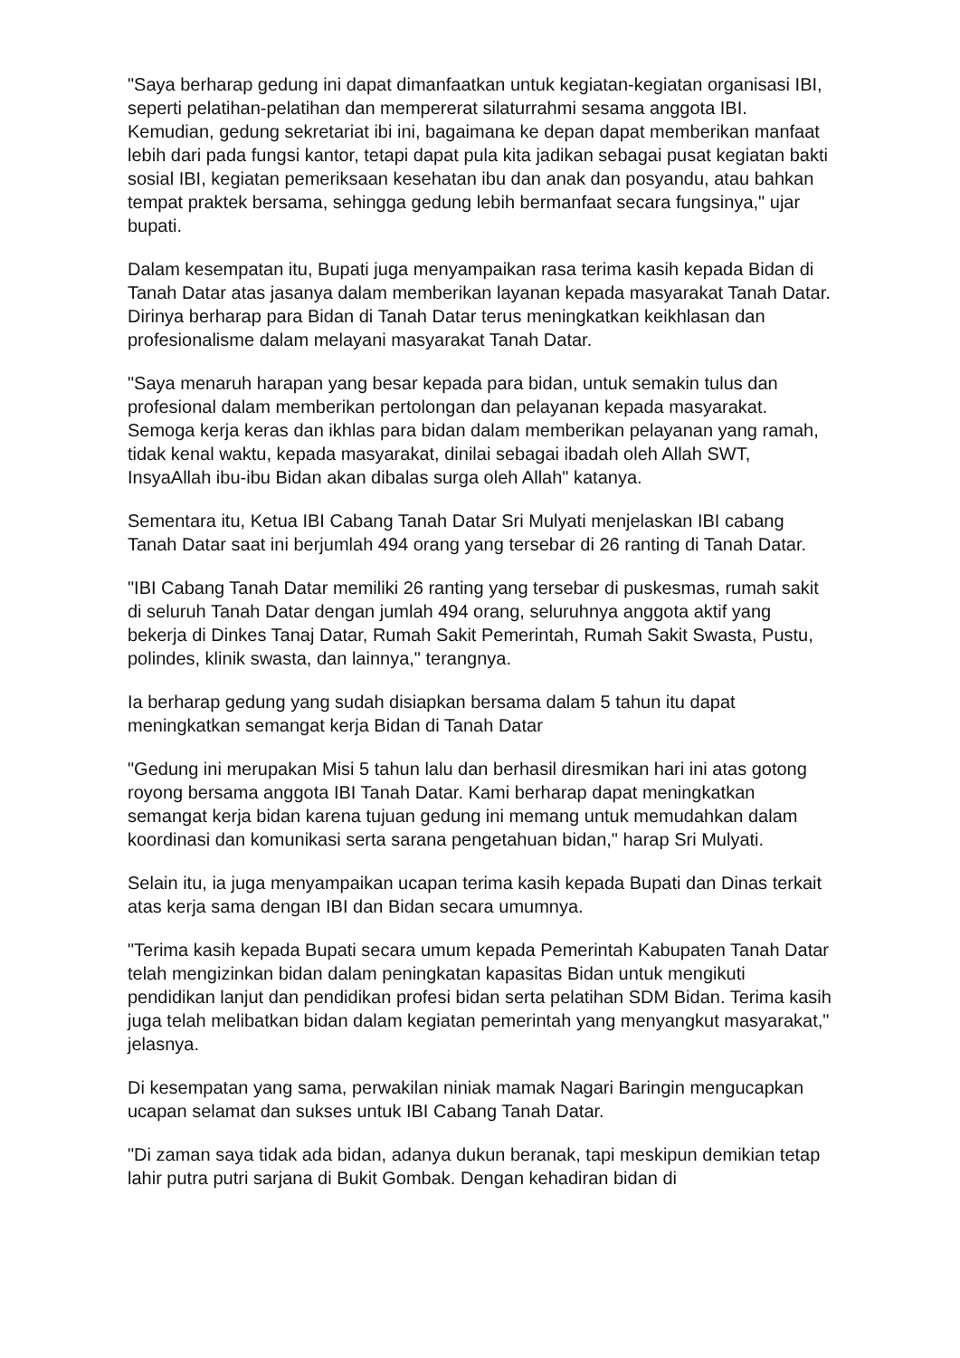"Saya berharap gedung ini dapat dimanfaatkan untuk kegiatan-kegiatan organisasi IBI, seperti pelatihan-pelatihan dan mempererat silaturrahmi sesama anggota IBI. Kemudian, gedung sekretariat ibi ini, bagaimana ke depan dapat memberikan manfaat lebih dari pada fungsi kantor, tetapi dapat pula kita jadikan sebagai pusat kegiatan bakti sosial IBI, kegiatan pemeriksaan kesehatan ibu dan anak dan posyandu, atau bahkan tempat praktek bersama, sehingga gedung lebih bermanfaat secara fungsinya," ujar bupati.
Dalam kesempatan itu, Bupati juga menyampaikan rasa terima kasih kepada Bidan di Tanah Datar atas jasanya dalam memberikan layanan kepada masyarakat Tanah Datar. Dirinya berharap para Bidan di Tanah Datar terus meningkatkan keikhlasan dan profesionalisme dalam melayani masyarakat Tanah Datar.
"Saya menaruh harapan yang besar kepada para bidan, untuk semakin tulus dan profesional dalam memberikan pertolongan dan pelayanan kepada masyarakat. Semoga kerja keras dan ikhlas para bidan dalam memberikan pelayanan yang ramah, tidak kenal waktu, kepada masyarakat, dinilai sebagai ibadah oleh Allah SWT, InsyaAllah ibu-ibu Bidan akan dibalas surga oleh Allah" katanya.
Sementara itu, Ketua IBI Cabang Tanah Datar Sri Mulyati menjelaskan IBI cabang Tanah Datar saat ini berjumlah 494 orang yang tersebar di 26 ranting di Tanah Datar.
"IBI Cabang Tanah Datar memiliki 26 ranting yang tersebar di puskesmas, rumah sakit di seluruh Tanah Datar dengan jumlah 494 orang, seluruhnya anggota aktif yang bekerja di Dinkes Tanaj Datar, Rumah Sakit Pemerintah, Rumah Sakit Swasta, Pustu, polindes, klinik swasta, dan lainnya," terangnya.
Ia berharap gedung yang sudah disiapkan bersama dalam 5 tahun itu dapat meningkatkan semangat kerja Bidan di Tanah Datar
"Gedung ini merupakan Misi 5 tahun lalu dan berhasil diresmikan hari ini atas gotong royong bersama anggota IBI Tanah Datar. Kami berharap dapat meningkatkan semangat kerja bidan karena tujuan gedung ini memang untuk memudahkan dalam koordinasi dan komunikasi serta sarana pengetahuan bidan," harap Sri Mulyati.
Selain itu, ia juga menyampaikan ucapan terima kasih kepada Bupati dan Dinas terkait atas kerja sama dengan IBI dan Bidan secara umumnya.
"Terima kasih kepada Bupati secara umum kepada Pemerintah Kabupaten Tanah Datar telah mengizinkan bidan dalam peningkatan kapasitas Bidan untuk mengikuti pendidikan lanjut dan pendidikan profesi bidan serta pelatihan SDM Bidan. Terima kasih juga telah melibatkan bidan dalam kegiatan pemerintah yang menyangkut masyarakat," jelasnya.
Di kesempatan yang sama, perwakilan niniak mamak Nagari Baringin mengucapkan ucapan selamat dan sukses untuk IBI Cabang Tanah Datar.
"Di zaman saya tidak ada bidan, adanya dukun beranak, tapi meskipun demikian tetap lahir putra putri sarjana di Bukit Gombak. Dengan kehadiran bidan di